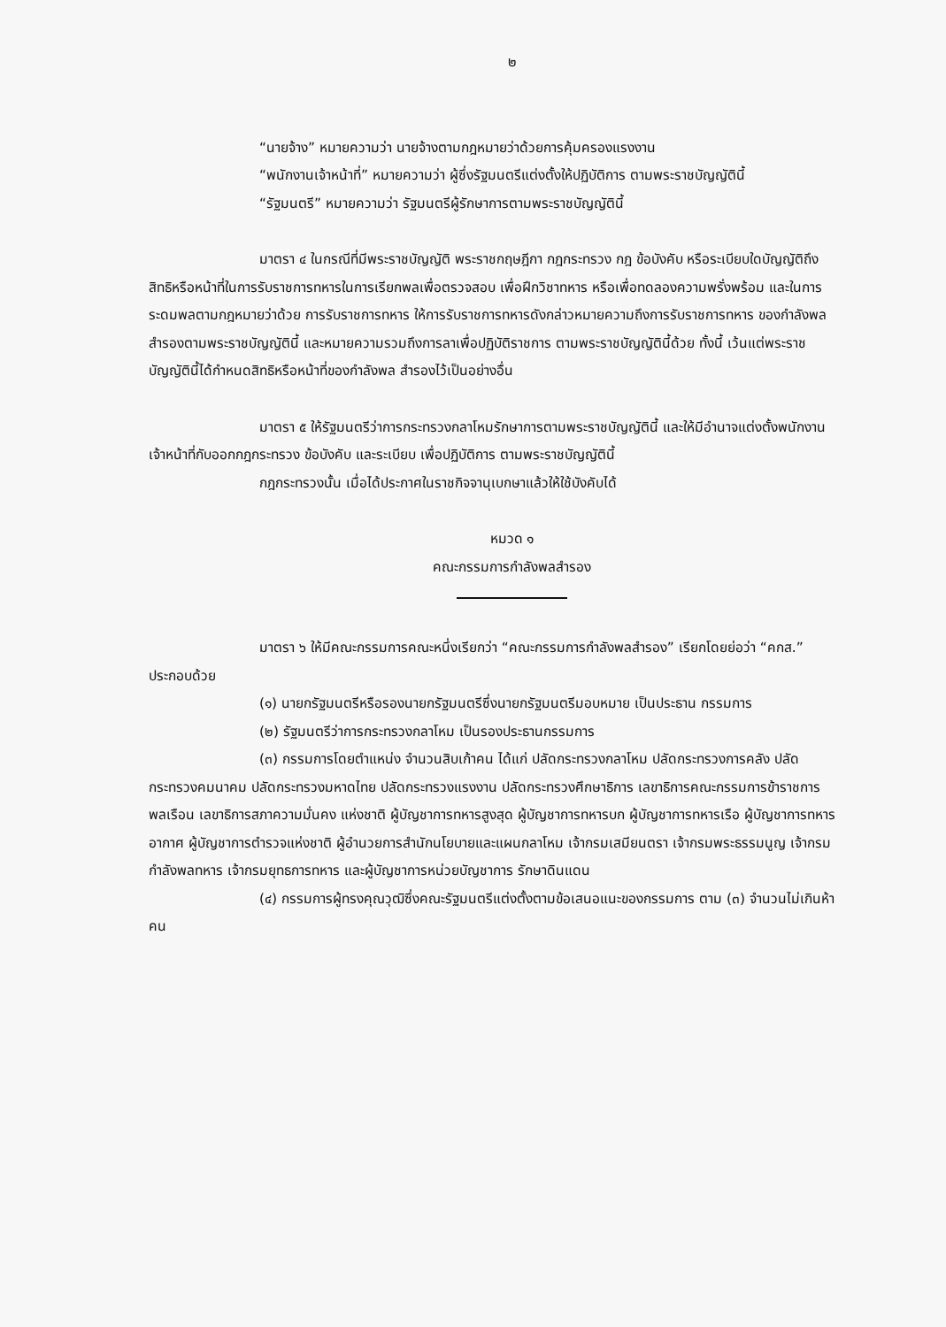๒
“นายจ้าง” หมายความว่า นายจ้างตามกฎหมายว่าด้วยการคุ้มครองแรงงาน
“พนักงานเจ้าหน้าที่” หมายความว่า ผู้ซึ่งรัฐมนตรีแต่งตั้งให้ปฏิบัติการ ตามพระราชบัญญัตินี้
“รัฐมนตรี” หมายความว่า รัฐมนตรีผู้รักษาการตามพระราชบัญญัตินี้
มาตรา ๔ ในกรณีที่มีพระราชบัญญัติ พระราชกฤษฎีกา กฎกระทรวง กฎ ข้อบังคับ หรือระเบียบใดบัญญัติถึงสิทธิหรือหน้าที่ในการรับราชการทหารในการเรียกพลเพื่อตรวจสอบ เพื่อฝึกวิชาทหาร หรือเพื่อทดลองความพรั่งพร้อม และในการระดมพลตามกฎหมายว่าด้วย การรับราชการทหาร ให้การรับราชการทหารดังกล่าวหมายความถึงการรับราชการทหาร ของกำลังพลสำรองตามพระราชบัญญัตินี้ และหมายความรวมถึงการลาเพื่อปฏิบัติราชการ ตามพระราชบัญญัตินี้ด้วย ทั้งนี้ เว้นแต่พระราชบัญญัตินี้ได้กำหนดสิทธิหรือหน้าที่ของกำลังพล สำรองไว้เป็นอย่างอื่น
มาตรา ๕ ให้รัฐมนตรีว่าการกระทรวงกลาโหมรักษาการตามพระราชบัญญัตินี้ และให้มีอำนาจแต่งตั้งพนักงานเจ้าหน้าที่กับออกกฎกระทรวง ข้อบังคับ และระเบียบ เพื่อปฏิบัติการ ตามพระราชบัญญัตินี้
กฎกระทรวงนั้น เมื่อได้ประกาศในราชกิจจานุเบกษาแล้วให้ใช้บังคับได้
หมวด ๑
คณะกรรมการกำลังพลสำรอง
มาตรา ๖ ให้มีคณะกรรมการคณะหนึ่งเรียกว่า “คณะกรรมการกำลังพลสำรอง” เรียกโดยย่อว่า “คกส.” ประกอบด้วย
(๑) นายกรัฐมนตรีหรือรองนายกรัฐมนตรีซึ่งนายกรัฐมนตรีมอบหมาย เป็นประธาน กรรมการ
(๒) รัฐมนตรีว่าการกระทรวงกลาโหม เป็นรองประธานกรรมการ
(๓) กรรมการโดยตำแหน่ง จำนวนสิบเก้าคน ได้แก่ ปลัดกระทรวงกลาโหม ปลัดกระทรวงการคลัง ปลัดกระทรวงคมนาคม ปลัดกระทรวงมหาดไทย ปลัดกระทรวงแรงงาน ปลัดกระทรวงศึกษาธิการ เลขาธิการคณะกรรมการข้าราชการพลเรือน เลขาธิการสภาความมั่นคง แห่งชาติ ผู้บัญชาการทหารสูงสุด ผู้บัญชาการทหารบก ผู้บัญชาการทหารเรือ ผู้บัญชาการทหาร อากาศ ผู้บัญชาการตำรวจแห่งชาติ ผู้อำนวยการสำนักนโยบายและแผนกลาโหม เจ้ากรมเสมียนตรา เจ้ากรมพระธรรมนูญ เจ้ากรมกำลังพลทหาร เจ้ากรมยุทธการทหาร และผู้บัญชาการหน่วยบัญชาการ รักษาดินแดน
(๔) กรรมการผู้ทรงคุณวุฒิซึ่งคณะรัฐมนตรีแต่งตั้งตามข้อเสนอแนะของกรรมการ ตาม (๓) จำนวนไม่เกินห้าคน